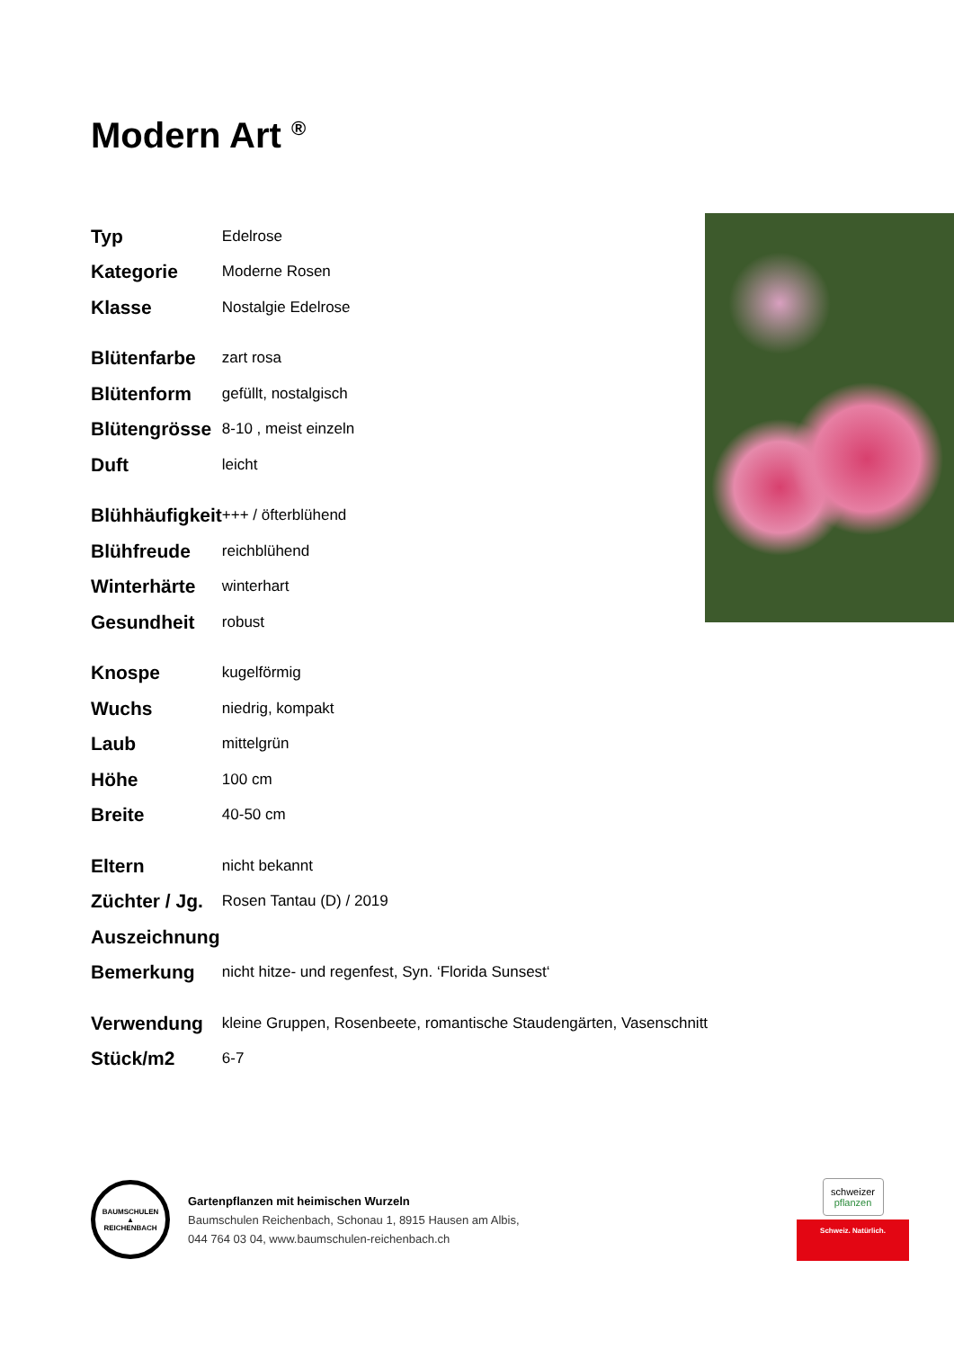Modern Art <sup>®</sup>
| Typ | Edelrose |
| Kategorie | Moderne Rosen |
| Klasse | Nostalgie Edelrose |
| Blütenfarbe | zart rosa |
| Blütenform | gefüllt, nostalgisch |
| Blütengrösse | 8-10 , meist einzeln |
| Duft | leicht |
| Blühhäufigkeit | +++ / öfterblühend |
| Blühfreude | reichblühend |
| Winterhärte | winterhart |
| Gesundheit | robust |
| Knospe | kugelförmig |
| Wuchs | niedrig, kompakt |
| Laub | mittelgrün |
| Höhe | 100 cm |
| Breite | 40-50 cm |
| Eltern | nicht bekannt |
| Züchter / Jg. | Rosen Tantau (D) / 2019 |
| Auszeichnung | |
| Bemerkung | nicht hitze- und regenfest, Syn. ‘Florida Sunsest‘ |
| Verwendung | kleine Gruppen, Rosenbeete, romantische Staudengärten, Vasenschnitt |
| Stück/m2 | 6-7 |
BAUMSCHULEN
▲
REICHENBACH
Gartenpflanzen mit heimischen Wurzeln
Baumschulen Reichenbach, Schonau 1, 8915 Hausen am Albis,
044 764 03 04, www.baumschulen-reichenbach.ch
schweizer
pflanzen
Schweiz. Natürlich.